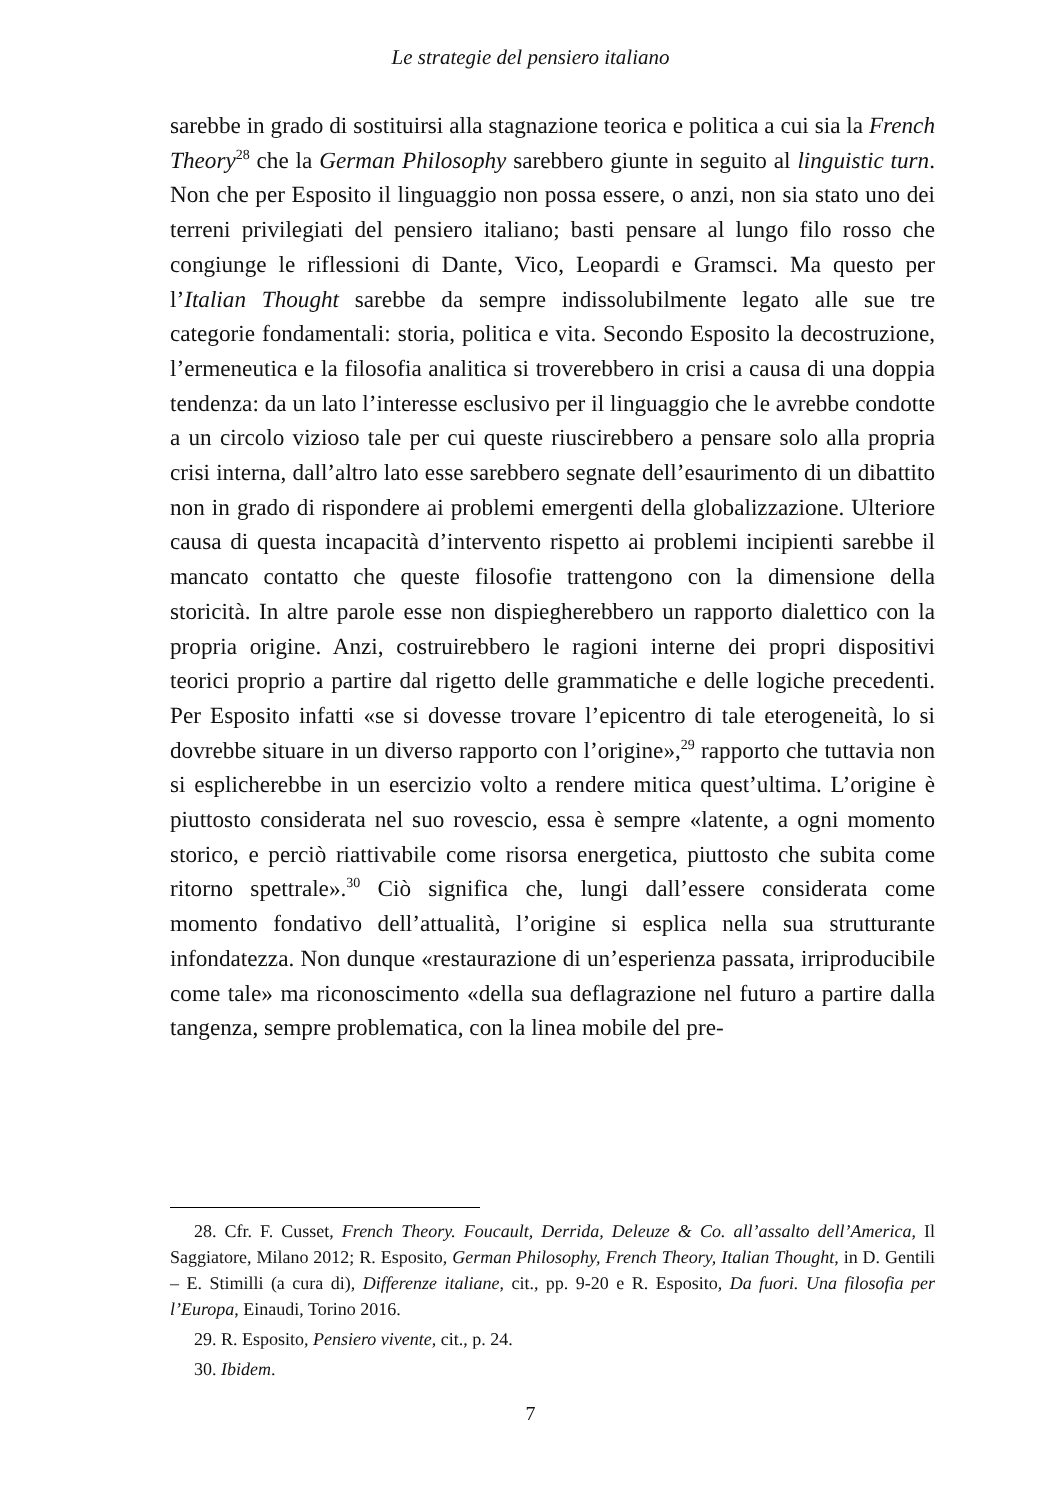Le strategie del pensiero italiano
sarebbe in grado di sostituirsi alla stagnazione teorica e politica a cui sia la French Theory<sup>28</sup> che la German Philosophy sarebbero giunte in seguito al linguistic turn. Non che per Esposito il linguaggio non possa essere, o anzi, non sia stato uno dei terreni privilegiati del pensiero italiano; basti pensare al lungo filo rosso che congiunge le riflessioni di Dante, Vico, Leopardi e Gramsci. Ma questo per l’Italian Thought sarebbe da sempre indissolubilmente legato alle sue tre categorie fondamentali: storia, politica e vita. Secondo Esposito la decostruzione, l’ermeneutica e la filosofia analitica si troverebbero in crisi a causa di una doppia tendenza: da un lato l’interesse esclusivo per il linguaggio che le avrebbe condotte a un circolo vizioso tale per cui queste riuscirebbero a pensare solo alla propria crisi interna, dall’altro lato esse sarebbero segnate dell’esaurimento di un dibattito non in grado di rispondere ai problemi emergenti della globalizzazione. Ulteriore causa di questa incapacità d’intervento rispetto ai problemi incipienti sarebbe il mancato contatto che queste filosofie trattengono con la dimensione della storicità. In altre parole esse non dispiegherebbero un rapporto dialettico con la propria origine. Anzi, costruirebbero le ragioni interne dei propri dispositivi teorici proprio a partire dal rigetto delle grammatiche e delle logiche precedenti. Per Esposito infatti «se si dovesse trovare l’epicentro di tale eterogeneità, lo si dovrebbe situare in un diverso rapporto con l’origine»,<sup>29</sup> rapporto che tuttavia non si esplicherebbe in un esercizio volto a rendere mitica quest’ultima. L’origine è piuttosto considerata nel suo rovescio, essa è sempre «latente, a ogni momento storico, e perciò riattivabile come risorsa energetica, piuttosto che subita come ritorno spettrale».<sup>30</sup> Ciò significa che, lungi dall’essere considerata come momento fondativo dell’attualità, l’origine si esplica nella sua strutturante infondatezza. Non dunque «restaurazione di un’esperienza passata, irriproducibile come tale» ma riconoscimento «della sua deflagrazione nel futuro a partire dalla tangenza, sempre problematica, con la linea mobile del pre-
28. Cfr. F. Cusset, French Theory. Foucault, Derrida, Deleuze & Co. all’assalto dell’America, Il Saggiatore, Milano 2012; R. Esposito, German Philosophy, French Theory, Italian Thought, in D. Gentili – E. Stimilli (a cura di), Differenze italiane, cit., pp. 9-20 e R. Esposito, Da fuori. Una filosofia per l’Europa, Einaudi, Torino 2016.
29. R. Esposito, Pensiero vivente, cit., p. 24.
30. Ibidem.
7